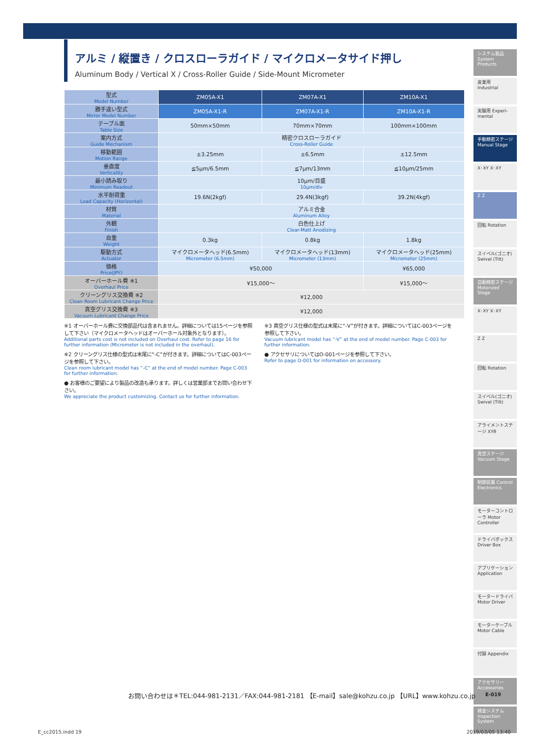アルミ / 縦置き / クロスローラガイド / マイクロメータサイド押し
Aluminum Body / Vertical X / Cross-Roller Guide / Side-Mount Micrometer
| 型式 Model Number | ZM05A-X1 | ZM07A-X1 | ZM10A-X1 |
| 勝手違い型式 Mirror Model Number | ZM05A-X1-R | ZM07A-X1-R | ZM10A-X1-R |
| テーブル面 Table Size | 50mm×50mm | 70mm×70mm | 100mm×100mm |
| 案内方式 Guide Mechanism | 精密クロスローラガイド Cross-Roller Guide | | |
| 移動範囲 Motion Range | ±3.25mm | ±6.5mm | ±12.5mm |
| 垂直度 Verticality | ≦5μm/6.5mm | ≦7μm/13mm | ≦10μm/25mm |
| 最小読み取り Minimum Readout | 10μm/目盛 10μm/div | | |
| 水平耐荷重 Load Capacity (Horizontal) | 19.6N(2kgf) | 29.4N(3kgf) | 39.2N(4kgf) |
| 材質 Material | アルミ合金 Aluminum Alloy | | |
| 外観 Finish | 白色仕上げ Clear-Matt Anodizing | | |
| 自重 Weight | 0.3kg | 0.8kg | 1.8kg |
| 駆動方式 Actuator | マイクロメータヘッド(6.5mm) Micrometer (6.5mm) | マイクロメータヘッド(13mm) Micrometer (13mm) | マイクロメータヘッド(25mm) Micrometer (25mm) |
| 価格 Price(JPY) | ¥50,000 | | ¥65,000 |
| オーバーホール費 ※1 Overhaul Price | ¥15,000～ | | ¥15,000～ |
| クリーングリス交換費 ※2 Clean Room Lubricant Change Price | ¥12,000 | | |
| 真空グリス交換費 ※3 Vacuum Lubricant Change Price | ¥12,000 | | |
※1 オーバーホール費に交換部品代は含まれません。詳細については15ページを参照して下さい（マイクロメータヘッドはオーバーホール対象外となります）。
Additional parts cost is not included on Overhaul cost. Refer to page 16 for further information (Micrometer is not included in the overhaul).
※2 クリーングリス仕様の型式は末尾に“-C”が付きます。詳細についてはC-003ページを参照して下さい。
Clean room lubricant model has “-C” at the end of model number. Page C-003 for further information.
● お客様のご要望により製品の改造も承ります。詳しくは営業部までお問い合わせ下さい。
We appreciate the product customizing. Contact us for further information.
※3 真空グリス仕様の型式は末尾に“-V”が付きます。詳細についてはC-003ページを参照して下さい。
Vacuum lubricant model has “-V” at the end of model number. Page C-003 for further information.
● アクセサリについてはO-001ページを参照して下さい。
Refer to page O-001 for information on accessory.
システム製品 System Products
産業用 Industrial
実験用 Experi-mental
手動精密ステージ Manual Stage
X･XY X･XY
Z Z
回転 Rotation
スイベル(ゴニオ) Swivel (Tilt)
自動精密ステージ Motorized Stage
X･XY X･XY
Z Z
回転 Rotation
スイベル(ゴニオ) Swivel (Tilt)
アライメントステージ XYθ
真空ステージ Vacuum Stage
制御装置 Control Electronics
モーターコントローラ Motor Controller
ドライバボックス Driver Box
アプリケーション Application
モータードライバ Motor Driver
モーターケーブル Motor Cable
付録 Appendix
アクセサリー Accessories
検査システム Inspection System
お問い合わせは＊TEL:044-981-2131／FAX:044-981-2181 【E-mail】sale@kohzu.co.jp 【URL】www.kohzu.co.jp
E-019
E_cc2015.indd 19 2019/03/05 13:40